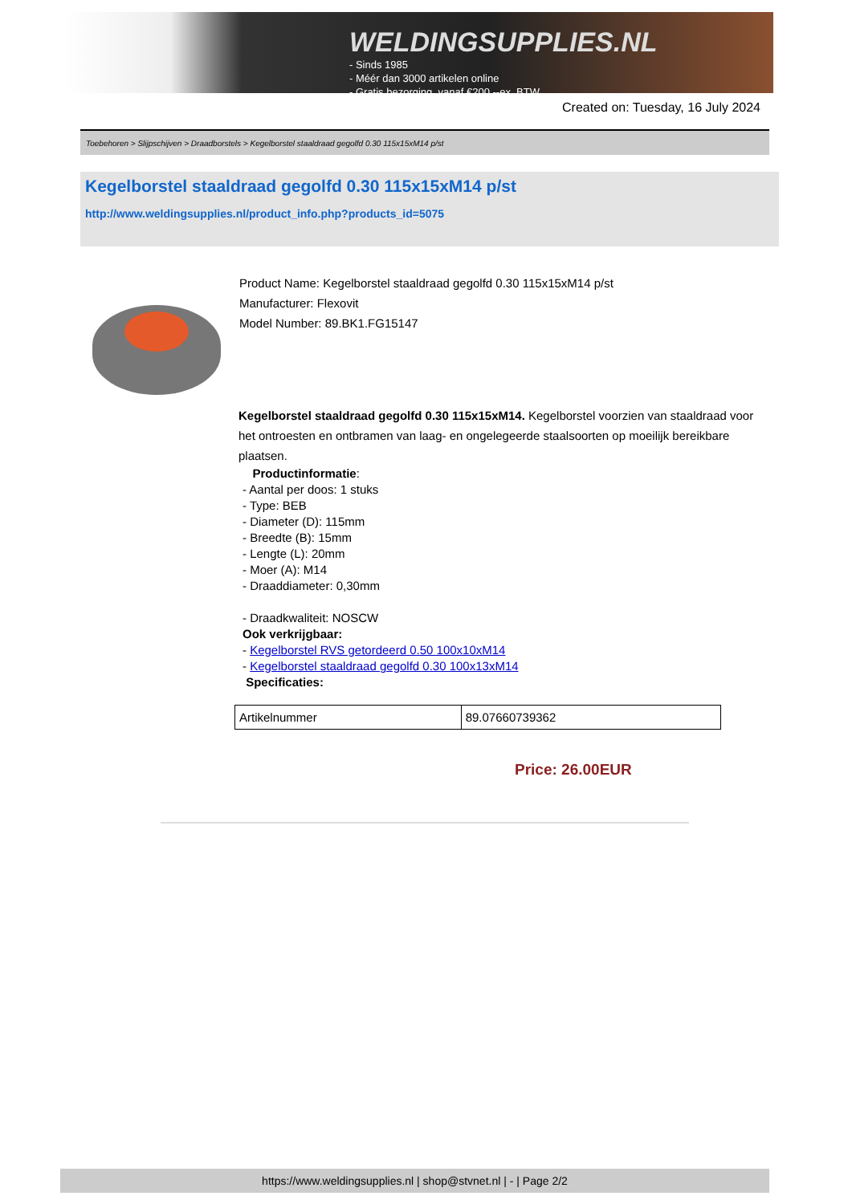WELDINGSUPPLIES.NL
- Sinds 1985
- Méér dan 3000 artikelen online
- Gratis bezorging, vanaf €200,--ex. BTW
Created on: Tuesday, 16 July 2024
Toebehoren > Slijpschijven > Draadborstels > Kegelborstel staaldraad gegolfd 0.30 115x15xM14 p/st
Kegelborstel staaldraad gegolfd 0.30 115x15xM14 p/st
http://www.weldingsupplies.nl/product_info.php?products_id=5075
Product Name: Kegelborstel staaldraad gegolfd 0.30 115x15xM14 p/st
Manufacturer: Flexovit
Model Number: 89.BK1.FG15147
Kegelborstel staaldraad gegolfd 0.30 115x15xM14. Kegelborstel voorzien van staaldraad voor het ontroesten en ontbramen van laag- en ongelegeerde staalsoorten op moeilijk bereikbare plaatsen.
Productinformatie:
- Aantal per doos: 1 stuks
- Type: BEB
- Diameter (D): 115mm
- Breedte (B): 15mm
- Lengte (L): 20mm
- Moer (A): M14
- Draaddiameter: 0,30mm
- Draadkwaliteit: NOSCW
Ook verkrijgbaar:
- Kegelborstel RVS getordeerd 0.50 100x10xM14
- Kegelborstel staaldraad gegolfd 0.30 100x13xM14
Specificaties:
| Artikelnummer | 89.07660739362 |
Price: 26.00EUR
https://www.weldingsupplies.nl | shop@stvnet.nl | - | Page 2/2